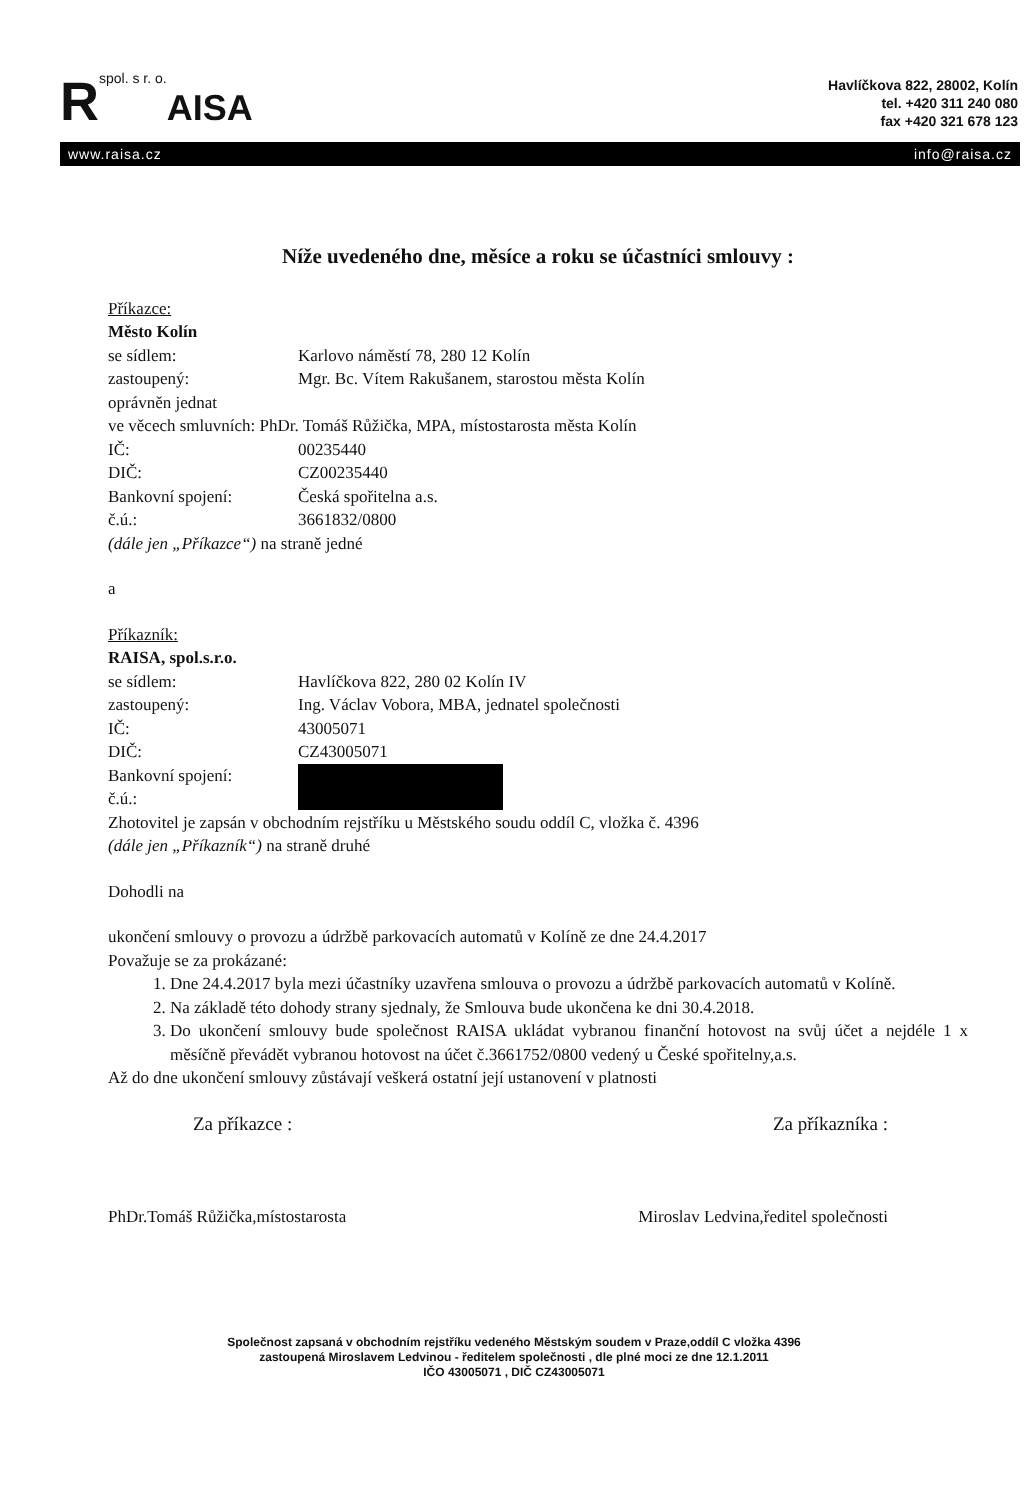Rspol. s r. o. AISA
Havlíčkova 822, 28002, Kolín
tel. +420 311 240 080
fax +420 321 678 123
www.raisa.cz info@raisa.cz
Níže uvedeného dne, měsíce a roku se účastníci smlouvy :
Příkazce:
Město Kolín
se sídlem: Karlovo náměstí 78, 280 12 Kolín
zastoupený: Mgr. Bc. Vítem Rakušanem, starostou města Kolín
oprávněn jednat
ve věcech smluvních: PhDr. Tomáš Růžička, MPA, místostarosta města Kolín
IČ: 00235440
DIČ: CZ00235440
Bankovní spojení: Česká spořitelna a.s.
č.ú.: 3661832/0800
(dále jen „Příkazce“) na straně jedné
a
Příkazník:
RAISA, spol.s.r.o.
se sídlem: Havlíčkova 822, 280 02 Kolín IV
zastoupený: Ing. Václav Vobora, MBA, jednatel společnosti
IČ: 43005071
DIČ: CZ43005071
Bankovní spojení:
č.ú.:
Zhotovitel je zapsán v obchodním rejstříku u Městského soudu oddíl C, vložka č. 4396
(dále jen „Příkazník“) na straně druhé
Dohodli na
ukončení smlouvy o provozu a údržbě parkovacích automatů v Kolíně ze dne 24.4.2017
Považuje se za prokázané:
1. Dne 24.4.2017 byla mezi účastníky uzavřena smlouva o provozu a údržbě parkovacích automatů v Kolíně.
2. Na základě této dohody strany sjednaly, že Smlouva bude ukončena ke dni 30.4.2018.
3. Do ukončení smlouvy bude společnost RAISA ukládat vybranou finanční hotovost na svůj účet a nejdéle 1 x měsíčně převádět vybranou hotovost na účet č.3661752/0800 vedený u České spořitelny,a.s.
Až do dne ukončení smlouvy zůstávají veškerá ostatní její ustanovení v platnosti
Za příkazce : Za příkazníka :
PhDr.Tomáš Růžička,místostarosta Miroslav Ledvina,ředitel společnosti
Společnost zapsaná v obchodním rejstříku vedeného Městským soudem v Praze,oddíl C vložka 4396
zastoupená Miroslavem Ledvinou - ředitelem společnosti , dle plné moci ze dne 12.1.2011
IČO 43005071 , DIČ CZ43005071